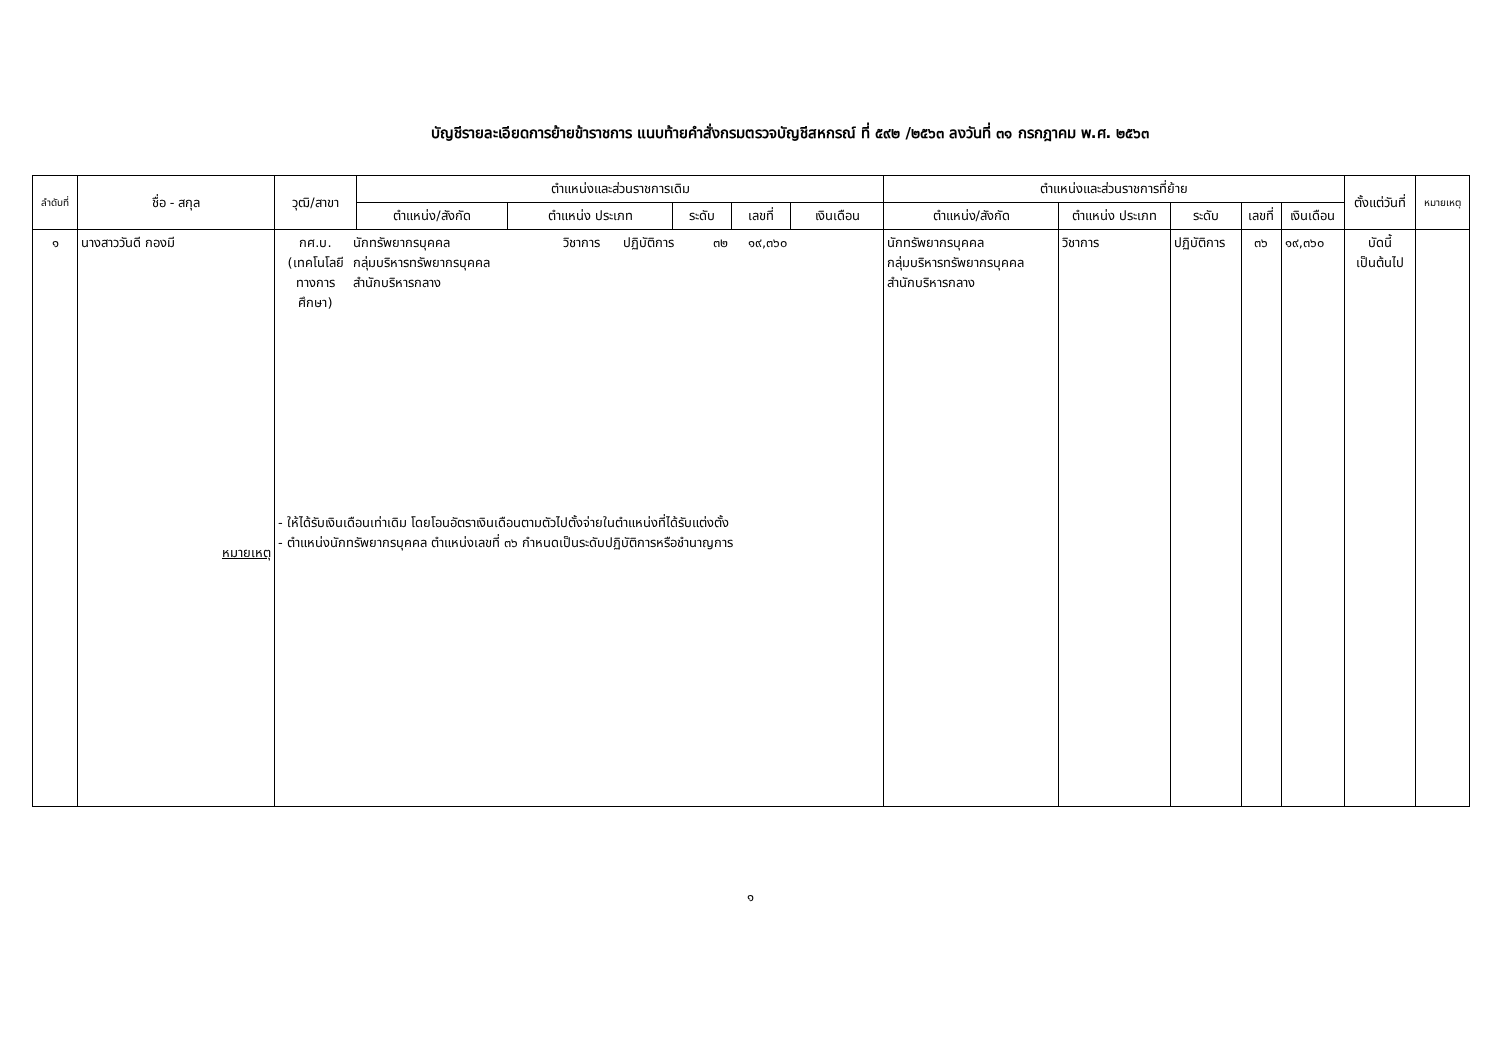บัญชีรายละเอียดการย้ายข้าราชการ แนบท้ายคำสั่งกรมตรวจบัญชีสหกรณ์ ที่ ๕๙๒ /๒๕๖๓ ลงวันที่ ๓๑ กรกฎาคม พ.ศ. ๒๕๖๓
| ลำดับที่ | ชื่อ - สกุล | วุฒิ/สาขา | ตำแหน่งและส่วนราชการเดิม | | | | | ตำแหน่งและส่วนราชการที่ย้าย | | | | | ตั้งแต่วันที่ | หมายเหตุ |
| --- | --- | --- | --- | --- | --- | --- | --- | --- | --- | --- | --- | --- | --- | --- |
| | | | ตำแหน่ง/สังกัด | ตำแหน่ง ประเภท | ระดับ | เลขที่ | เงินเดือน | ตำแหน่ง/สังกัด | ตำแหน่ง ประเภท | ระดับ | เลขที่ | เงินเดือน | | |
| ๑ | นางสาววันดี กองมี หมายเหตุ | กศ.บ. (เทคโนโลยี ทางการ ศึกษา) นักทรัพยากรบุคคล กลุ่มบริหารทรัพยากรบุคคล สำนักบริหารกลาง วิชาการ ปฏิบัติการ ๓๒ ๑๙,๓๖๐ - ให้ได้รับเงินเดือนเท่าเดิม โดยโอนอัตราเงินเดือนตามตัวไปตั้งจ่ายในตำแหน่งที่ได้รับแต่งตั้ง - ตำแหน่งนักทรัพยากรบุคคล ตำแหน่งเลขที่ ๓๖ กำหนดเป็นระดับปฏิบัติการหรือชำนาญการ | | | | | | นักทรัพยากรบุคคล กลุ่มบริหารทรัพยากรบุคคล สำนักบริหารกลาง | วิชาการ | ปฏิบัติการ | ๓๖ | ๑๙,๓๖๐ | บัดนี้ เป็นต้นไป | |
๑